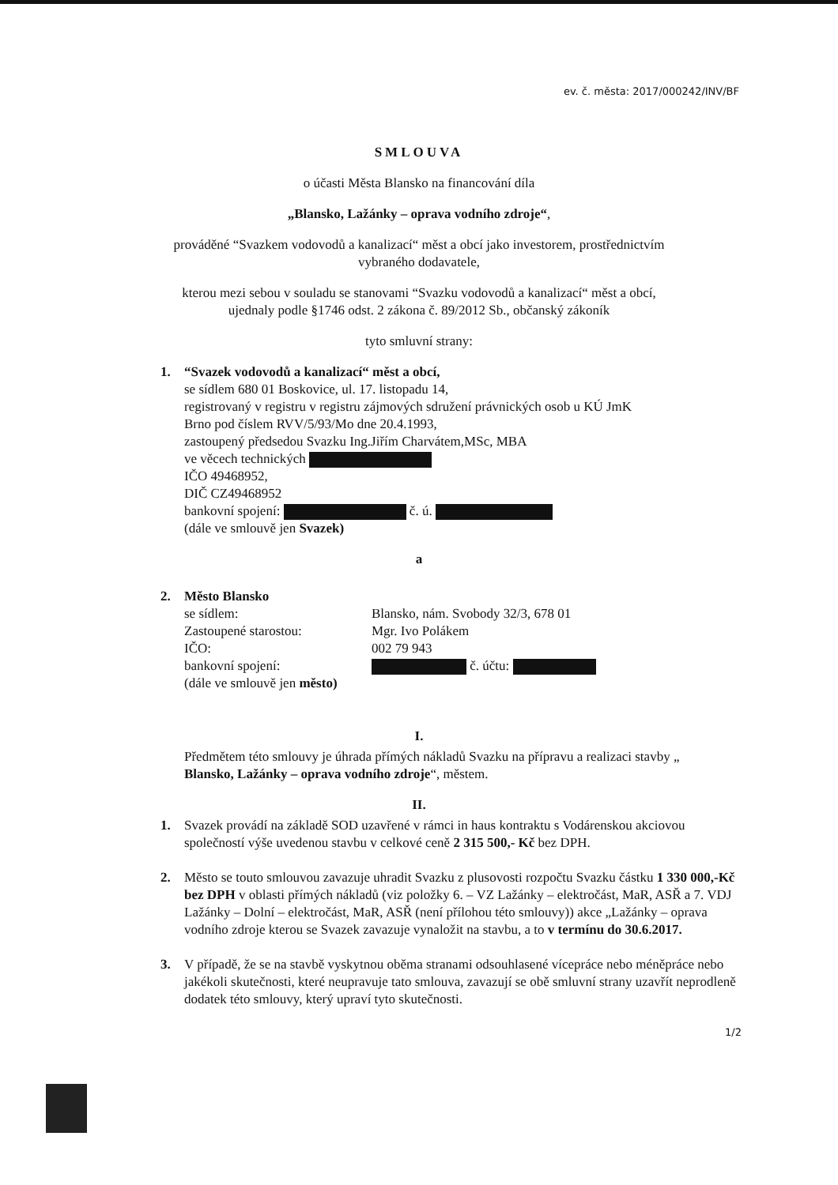ev. č. města: 2017/000242/INV/BF
SMLOUVA
o účasti Města Blansko na financování díla
„Blansko, Lažánky – oprava vodního zdroje“,
prováděné “Svazkem vodovodů a kanalizací“ měst a obcí jako investorem, prostřednictvím
vybraného dodavatele,
kterou mezi sebou v souladu se stanovami “Svazku vodovodů a kanalizací“ měst a obcí,
ujednaly podle §1746 odst. 2 zákona č. 89/2012 Sb., občanský zákoník
tyto smluvní strany:
1. “Svazek vodovodů a kanalizací“ měst a obcí,
se sídlem 680 01 Boskovice, ul. 17. listopadu 14,
registrovaný v registru v registru zájmových sdružení právnických osob u KÚ JmK
Brno pod číslem RVV/5/93/Mo dne 20.4.1993,
zastoupený předsedou Svazku Ing.Jiřím Charvátem,MSc, MBA
ve věcech technických
IČO 49468952,
DIČ CZ49468952
bankovní spojení: č. ú.
(dále ve smlouvě jen Svazek)
a
2. Město Blansko
| se sídlem: | Blansko, nám. Svobody 32/3, 678 01 |
| Zastoupené starostou: | Mgr. Ivo Polákem |
| IČO: | 002 79 943 |
| bankovní spojení: | č. účtu: |
(dále ve smlouvě jen město)
I.
Předmětem této smlouvy je úhrada přímých nákladů Svazku na přípravu a realizaci stavby „ Blansko, Lažánky – oprava vodního zdroje“, městem.
II.
1. Svazek provádí na základě SOD uzavřené v rámci in haus kontraktu s Vodárenskou akciovou společností výše uvedenou stavbu v celkové ceně 2 315 500,- Kč bez DPH.
2. Město se touto smlouvou zavazuje uhradit Svazku z plusovosti rozpočtu Svazku částku 1 330 000,-Kč bez DPH v oblasti přímých nákladů (viz položky 6. – VZ Lažánky – elektročást, MaR, ASŘ a 7. VDJ Lažánky – Dolní – elektročást, MaR, ASŘ (není přílohou této smlouvy)) akce „Lažánky – oprava vodního zdroje kterou se Svazek zavazuje vynaložit na stavbu, a to v termínu do 30.6.2017.
3. V případě, že se na stavbě vyskytnou oběma stranami odsouhlasené vícepráce nebo méněpráce nebo jakékoli skutečnosti, které neupravuje tato smlouva, zavazují se obě smluvní strany uzavřít neprodleně dodatek této smlouvy, který upraví tyto skutečnosti.
1/2